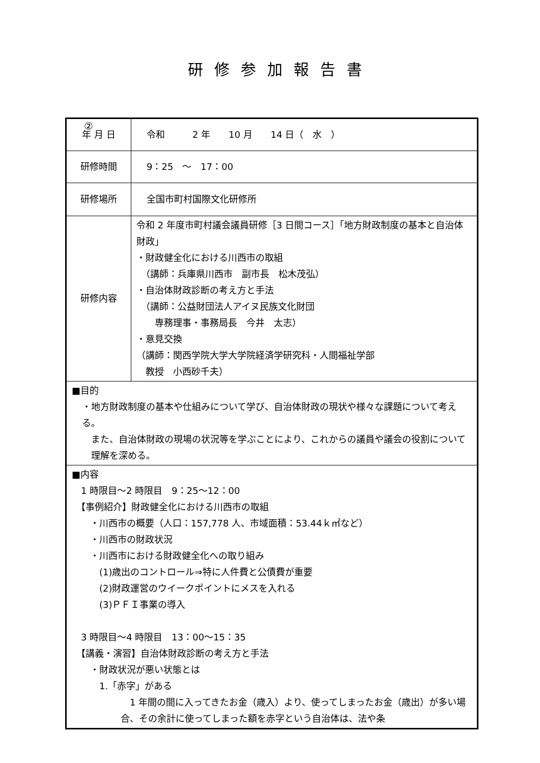研修参加報告書
②
| 年 月 日 | 令和 2 年 10 月 14 日（ 水 ） |
| 研修時間 | 9：25 ～ 17：00 |
| 研修場所 | 全国市町村国際文化研修所 |
| 研修内容 | 令和 2 年度市町村議会議員研修［3 日間コース］「地方財政制度の基本と自治体財政」 ・財政健全化における川西市の取組 （講師：兵庫県川西市 副市長 松木茂弘） ・自治体財政診断の考え方と手法 （講師：公益財団法人アイヌ民族文化財団 専務理事・事務局長 今井 太志） ・意見交換 （講師：関西学院大学大学院経済学研究科・人間福祉学部 教授 小西砂千夫） |
| ■目的 ・地方財政制度の基本や仕組みについて学び、自治体財政の現状や様々な課題について考える。 また、自治体財政の現場の状況等を学ぶことにより、これからの議員や議会の役割について理解を深める。 | |
| ■内容 1 時限目～2 時限目 9：25～12：00 【事例紹介】財政健全化における川西市の取組 ・川西市の概要（人口：157,778 人、市域面積：53.44ｋ㎡など） ・川西市の財政状況 ・川西市における財政健全化への取り組み (1)歳出のコントロール⇒特に人件費と公債費が重要 (2)財政運営のウイークポイントにメスを入れる (3)ＰＦＩ事業の導入 3 時限目～4 時限目 13：00～15：35 【講義・演習】自治体財政診断の考え方と手法 ・財政状況が悪い状態とは 1.「赤字」がある 1 年間の間に入ってきたお金（歳入）より、使ってしまったお金（歳出）が多い場合、その余計に使ってしまった額を赤字という自治体は、法や条 | |